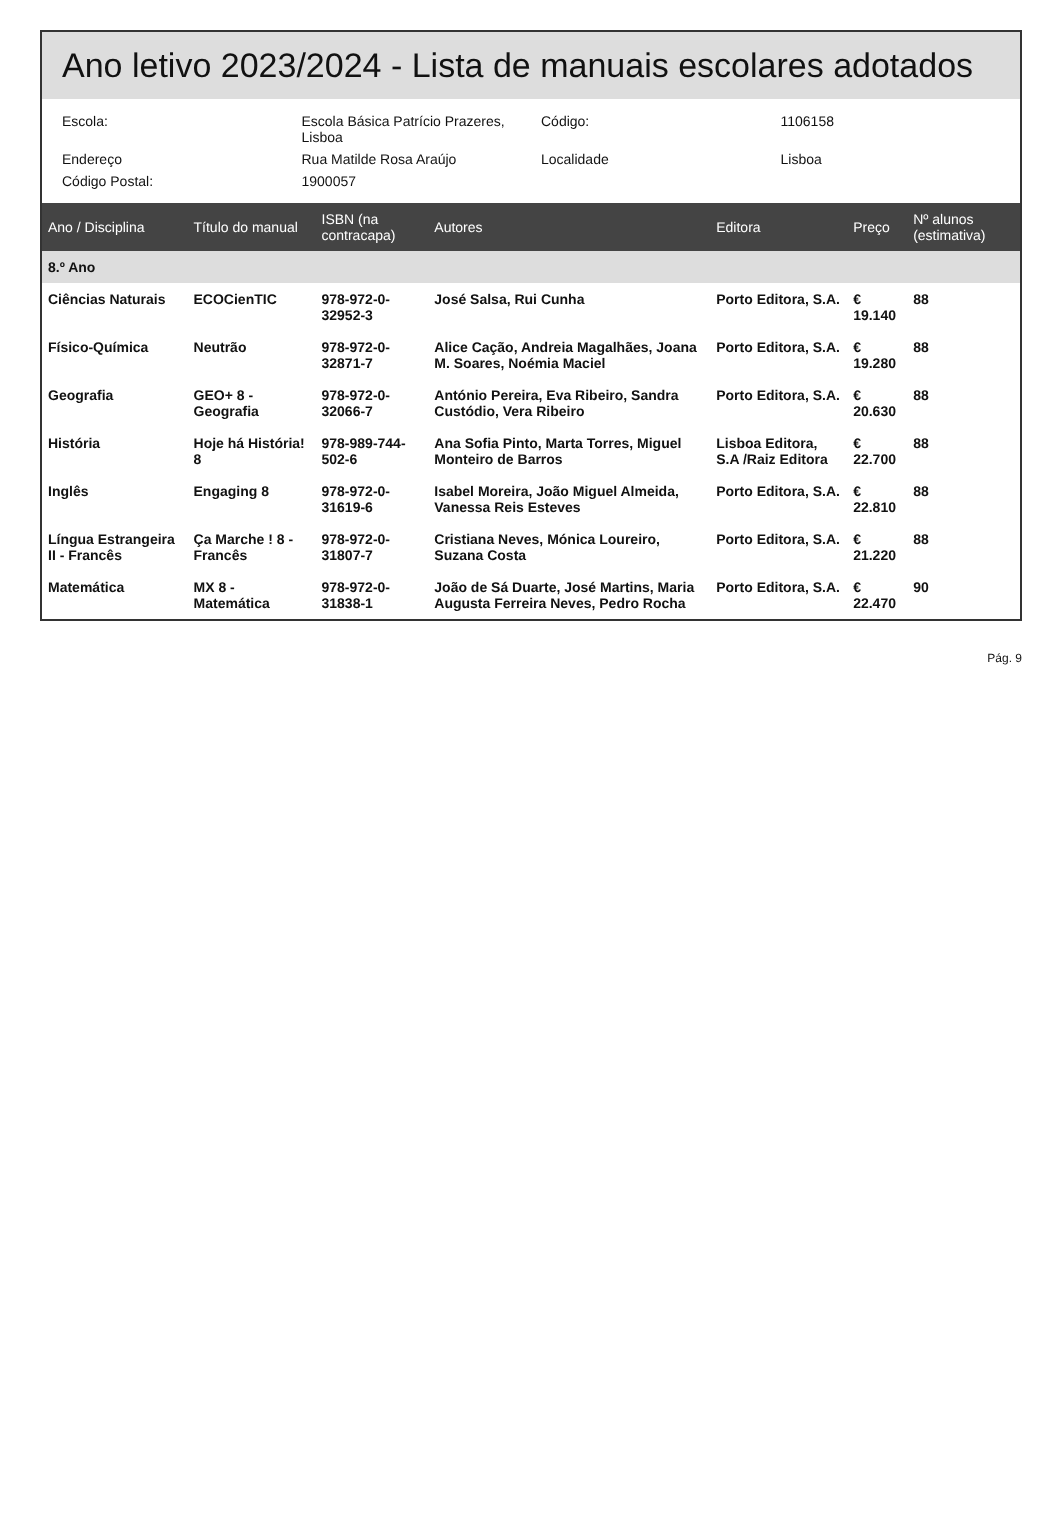Ano letivo 2023/2024 - Lista de manuais escolares adotados
Escola: Escola Básica Patrício Prazeres, Lisboa Código: 1106158
Endereço Rua Matilde Rosa Araújo Localidade Lisboa
Código Postal: 1900057
| Ano / Disciplina | Título do manual | ISBN (na contracapa) | Autores | Editora | Preço | Nº alunos (estimativa) |
| --- | --- | --- | --- | --- | --- | --- |
| 8.º Ano | | | | | | |
| Ciências Naturais | ECOCienTIC | 978-972-0-32952-3 | José Salsa, Rui Cunha | Porto Editora, S.A. | € 19.140 | 88 |
| Físico-Química | Neutrão | 978-972-0-32871-7 | Alice Cação, Andreia Magalhães, Joana M. Soares, Noémia Maciel | Porto Editora, S.A. | € 19.280 | 88 |
| Geografia | GEO+ 8 - Geografia | 978-972-0-32066-7 | António Pereira, Eva Ribeiro, Sandra Custódio, Vera Ribeiro | Porto Editora, S.A. | € 20.630 | 88 |
| História | Hoje há História! 8 | 978-989-744-502-6 | Ana Sofia Pinto, Marta Torres, Miguel Monteiro de Barros | Lisboa Editora, S.A /Raiz Editora | € 22.700 | 88 |
| Inglês | Engaging 8 | 978-972-0-31619-6 | Isabel Moreira, João Miguel Almeida, Vanessa Reis Esteves | Porto Editora, S.A. | € 22.810 | 88 |
| Língua Estrangeira II - Francês | Ça Marche ! 8 - Francês | 978-972-0-31807-7 | Cristiana Neves, Mónica Loureiro, Suzana Costa | Porto Editora, S.A. | € 21.220 | 88 |
| Matemática | MX 8 - Matemática | 978-972-0-31838-1 | João de Sá Duarte, José Martins, Maria Augusta Ferreira Neves, Pedro Rocha | Porto Editora, S.A. | € 22.470 | 90 |
Pág. 9